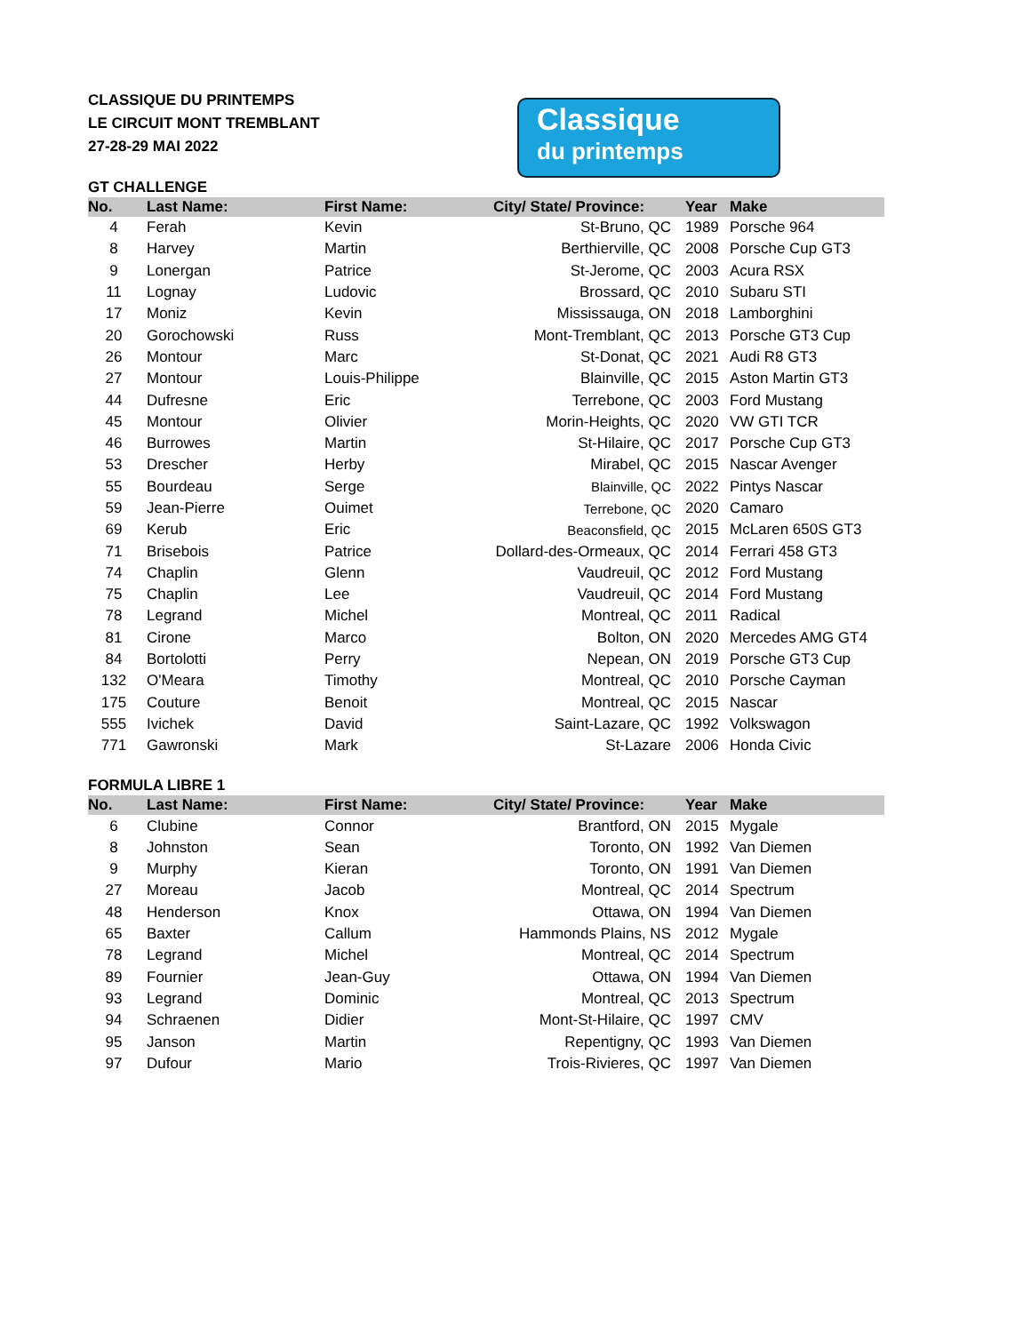CLASSIQUE DU PRINTEMPS
LE CIRCUIT MONT TREMBLANT
27-28-29 MAI 2022
Classique
du printemps
GT CHALLENGE
| No. | Last Name: | First Name: | City/ State/ Province: | Year | Make |
| --- | --- | --- | --- | --- | --- |
| 4 | Ferah | Kevin | St-Bruno, QC | 1989 | Porsche 964 |
| 8 | Harvey | Martin | Berthierville, QC | 2008 | Porsche Cup GT3 |
| 9 | Lonergan | Patrice | St-Jerome, QC | 2003 | Acura RSX |
| 11 | Lognay | Ludovic | Brossard, QC | 2010 | Subaru STI |
| 17 | Moniz | Kevin | Mississauga, ON | 2018 | Lamborghini |
| 20 | Gorochowski | Russ | Mont-Tremblant, QC | 2013 | Porsche GT3 Cup |
| 26 | Montour | Marc | St-Donat, QC | 2021 | Audi R8 GT3 |
| 27 | Montour | Louis-Philippe | Blainville, QC | 2015 | Aston Martin GT3 |
| 44 | Dufresne | Eric | Terrebone, QC | 2003 | Ford Mustang |
| 45 | Montour | Olivier | Morin-Heights, QC | 2020 | VW GTI TCR |
| 46 | Burrowes | Martin | St-Hilaire, QC | 2017 | Porsche Cup GT3 |
| 53 | Drescher | Herby | Mirabel, QC | 2015 | Nascar Avenger |
| 55 | Bourdeau | Serge | Blainville, QC | 2022 | Pintys Nascar |
| 59 | Jean-Pierre | Ouimet | Terrebone, QC | 2020 | Camaro |
| 69 | Kerub | Eric | Beaconsfield, QC | 2015 | McLaren 650S GT3 |
| 71 | Brisebois | Patrice | Dollard-des-Ormeaux, QC | 2014 | Ferrari 458 GT3 |
| 74 | Chaplin | Glenn | Vaudreuil, QC | 2012 | Ford Mustang |
| 75 | Chaplin | Lee | Vaudreuil, QC | 2014 | Ford Mustang |
| 78 | Legrand | Michel | Montreal, QC | 2011 | Radical |
| 81 | Cirone | Marco | Bolton, ON | 2020 | Mercedes AMG GT4 |
| 84 | Bortolotti | Perry | Nepean, ON | 2019 | Porsche GT3 Cup |
| 132 | O'Meara | Timothy | Montreal, QC | 2010 | Porsche Cayman |
| 175 | Couture | Benoit | Montreal, QC | 2015 | Nascar |
| 555 | Ivichek | David | Saint-Lazare, QC | 1992 | Volkswagon |
| 771 | Gawronski | Mark | St-Lazare | 2006 | Honda Civic |
FORMULA LIBRE 1
| No. | Last Name: | First Name: | City/ State/ Province: | Year | Make |
| --- | --- | --- | --- | --- | --- |
| 6 | Clubine | Connor | Brantford, ON | 2015 | Mygale |
| 8 | Johnston | Sean | Toronto, ON | 1992 | Van Diemen |
| 9 | Murphy | Kieran | Toronto, ON | 1991 | Van Diemen |
| 27 | Moreau | Jacob | Montreal, QC | 2014 | Spectrum |
| 48 | Henderson | Knox | Ottawa, ON | 1994 | Van Diemen |
| 65 | Baxter | Callum | Hammonds Plains, NS | 2012 | Mygale |
| 78 | Legrand | Michel | Montreal, QC | 2014 | Spectrum |
| 89 | Fournier | Jean-Guy | Ottawa, ON | 1994 | Van Diemen |
| 93 | Legrand | Dominic | Montreal, QC | 2013 | Spectrum |
| 94 | Schraenen | Didier | Mont-St-Hilaire, QC | 1997 | CMV |
| 95 | Janson | Martin | Repentigny, QC | 1993 | Van Diemen |
| 97 | Dufour | Mario | Trois-Rivieres, QC | 1997 | Van Diemen |